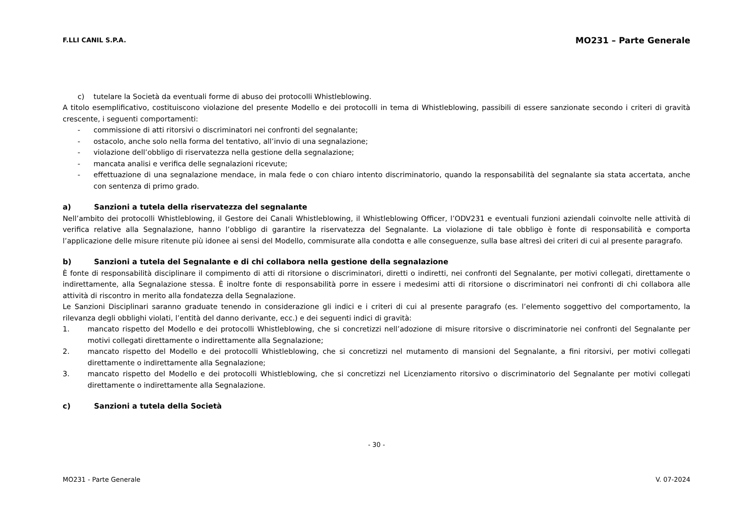F.LLI CANIL S.P.A. MO231 – Parte Generale
c) tutelare la Società da eventuali forme di abuso dei protocolli Whistleblowing.
A titolo esemplificativo, costituiscono violazione del presente Modello e dei protocolli in tema di Whistleblowing, passibili di essere sanzionate secondo i criteri di gravità crescente, i seguenti comportamenti:
- commissione di atti ritorsivi o discriminatori nei confronti del segnalante;
- ostacolo, anche solo nella forma del tentativo, all’invio di una segnalazione;
- violazione dell’obbligo di riservatezza nella gestione della segnalazione;
- mancata analisi e verifica delle segnalazioni ricevute;
- effettuazione di una segnalazione mendace, in mala fede o con chiaro intento discriminatorio, quando la responsabilità del segnalante sia stata accertata, anche con sentenza di primo grado.
a) Sanzioni a tutela della riservatezza del segnalante
Nell’ambito dei protocolli Whistleblowing, il Gestore dei Canali Whistleblowing, il Whistleblowing Officer, l’ODV231 e eventuali funzioni aziendali coinvolte nelle attività di verifica relative alla Segnalazione, hanno l’obbligo di garantire la riservatezza del Segnalante. La violazione di tale obbligo è fonte di responsabilità e comporta l’applicazione delle misure ritenute più idonee ai sensi del Modello, commisurate alla condotta e alle conseguenze, sulla base altresì dei criteri di cui al presente paragrafo.
b) Sanzioni a tutela del Segnalante e di chi collabora nella gestione della segnalazione
È fonte di responsabilità disciplinare il compimento di atti di ritorsione o discriminatori, diretti o indiretti, nei confronti del Segnalante, per motivi collegati, direttamente o indirettamente, alla Segnalazione stessa. È inoltre fonte di responsabilità porre in essere i medesimi atti di ritorsione o discriminatori nei confronti di chi collabora alle attività di riscontro in merito alla fondatezza della Segnalazione.
Le Sanzioni Disciplinari saranno graduate tenendo in considerazione gli indici e i criteri di cui al presente paragrafo (es. l’elemento soggettivo del comportamento, la rilevanza degli obblighi violati, l’entità del danno derivante, ecc.) e dei seguenti indici di gravità:
1. mancato rispetto del Modello e dei protocolli Whistleblowing, che si concretizzi nell’adozione di misure ritorsive o discriminatorie nei confronti del Segnalante per motivi collegati direttamente o indirettamente alla Segnalazione;
2. mancato rispetto del Modello e dei protocolli Whistleblowing, che si concretizzi nel mutamento di mansioni del Segnalante, a fini ritorsivi, per motivi collegati direttamente o indirettamente alla Segnalazione;
3. mancato rispetto del Modello e dei protocolli Whistleblowing, che si concretizzi nel Licenziamento ritorsivo o discriminatorio del Segnalante per motivi collegati direttamente o indirettamente alla Segnalazione.
c) Sanzioni a tutela della Società
- 30 -
MO231 - Parte Generale V. 07-2024